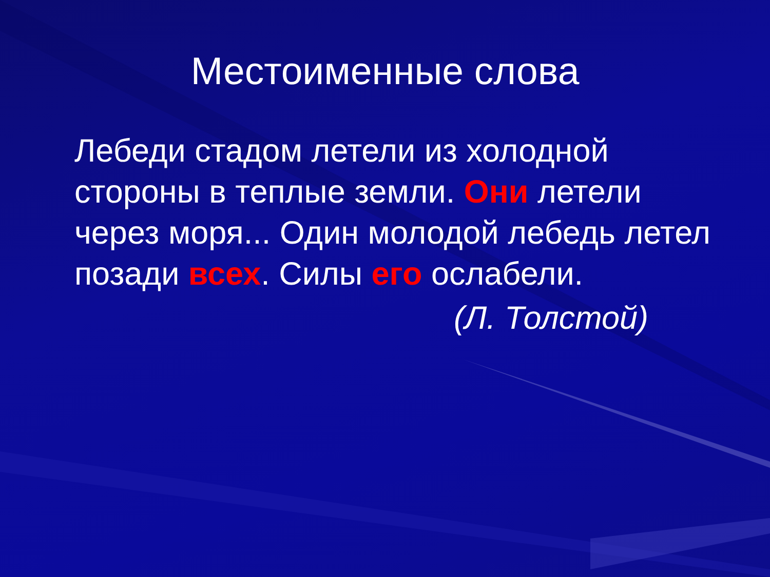Местоименные слова
Лебеди стадом летели из холодной стороны в теплые земли. Они летели через моря... Один молодой лебедь летел позади всех. Силы его ослабели.
(Л. Толстой)